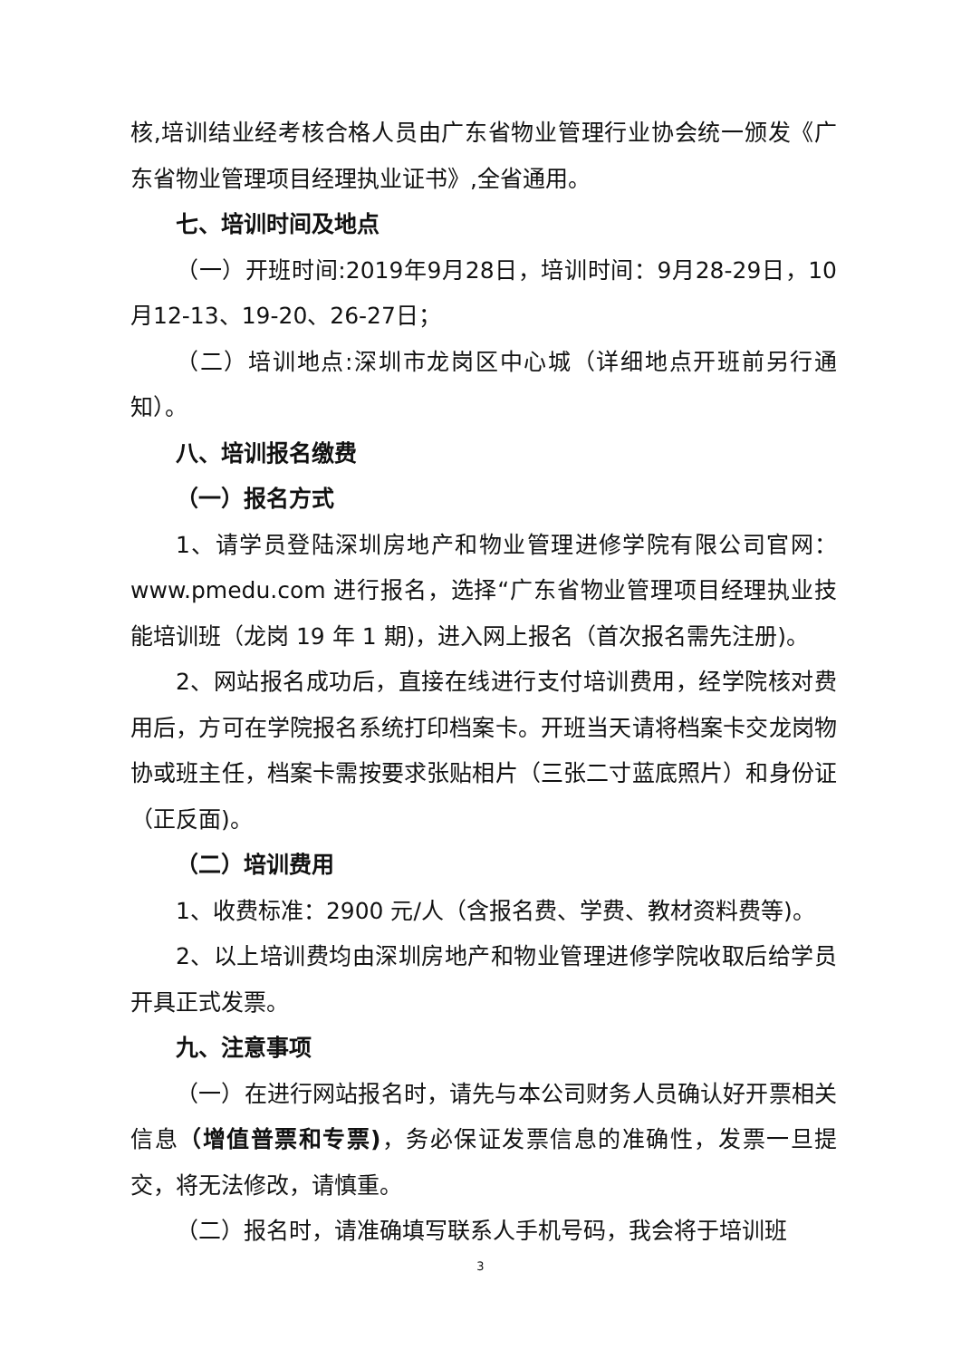核,培训结业经考核合格人员由广东省物业管理行业协会统一颁发《广东省物业管理项目经理执业证书》,全省通用。
七、培训时间及地点
（一）开班时间:2019年9月28日，培训时间：9月28-29日，10月12-13、19-20、26-27日；
（二）培训地点:深圳市龙岗区中心城（详细地点开班前另行通知）。
八、培训报名缴费
（一）报名方式
1、请学员登陆深圳房地产和物业管理进修学院有限公司官网：www.pmedu.com 进行报名，选择“广东省物业管理项目经理执业技能培训班（龙岗 19 年 1 期)，进入网上报名（首次报名需先注册)。
2、网站报名成功后，直接在线进行支付培训费用，经学院核对费用后，方可在学院报名系统打印档案卡。开班当天请将档案卡交龙岗物协或班主任，档案卡需按要求张贴相片（三张二寸蓝底照片）和身份证（正反面)。
（二）培训费用
1、收费标准：2900 元/人（含报名费、学费、教材资料费等)。
2、以上培训费均由深圳房地产和物业管理进修学院收取后给学员开具正式发票。
九、注意事项
（一）在进行网站报名时，请先与本公司财务人员确认好开票相关信息（增值普票和专票)，务必保证发票信息的准确性，发票一旦提交，将无法修改，请慎重。
（二）报名时，请准确填写联系人手机号码，我会将于培训班
3